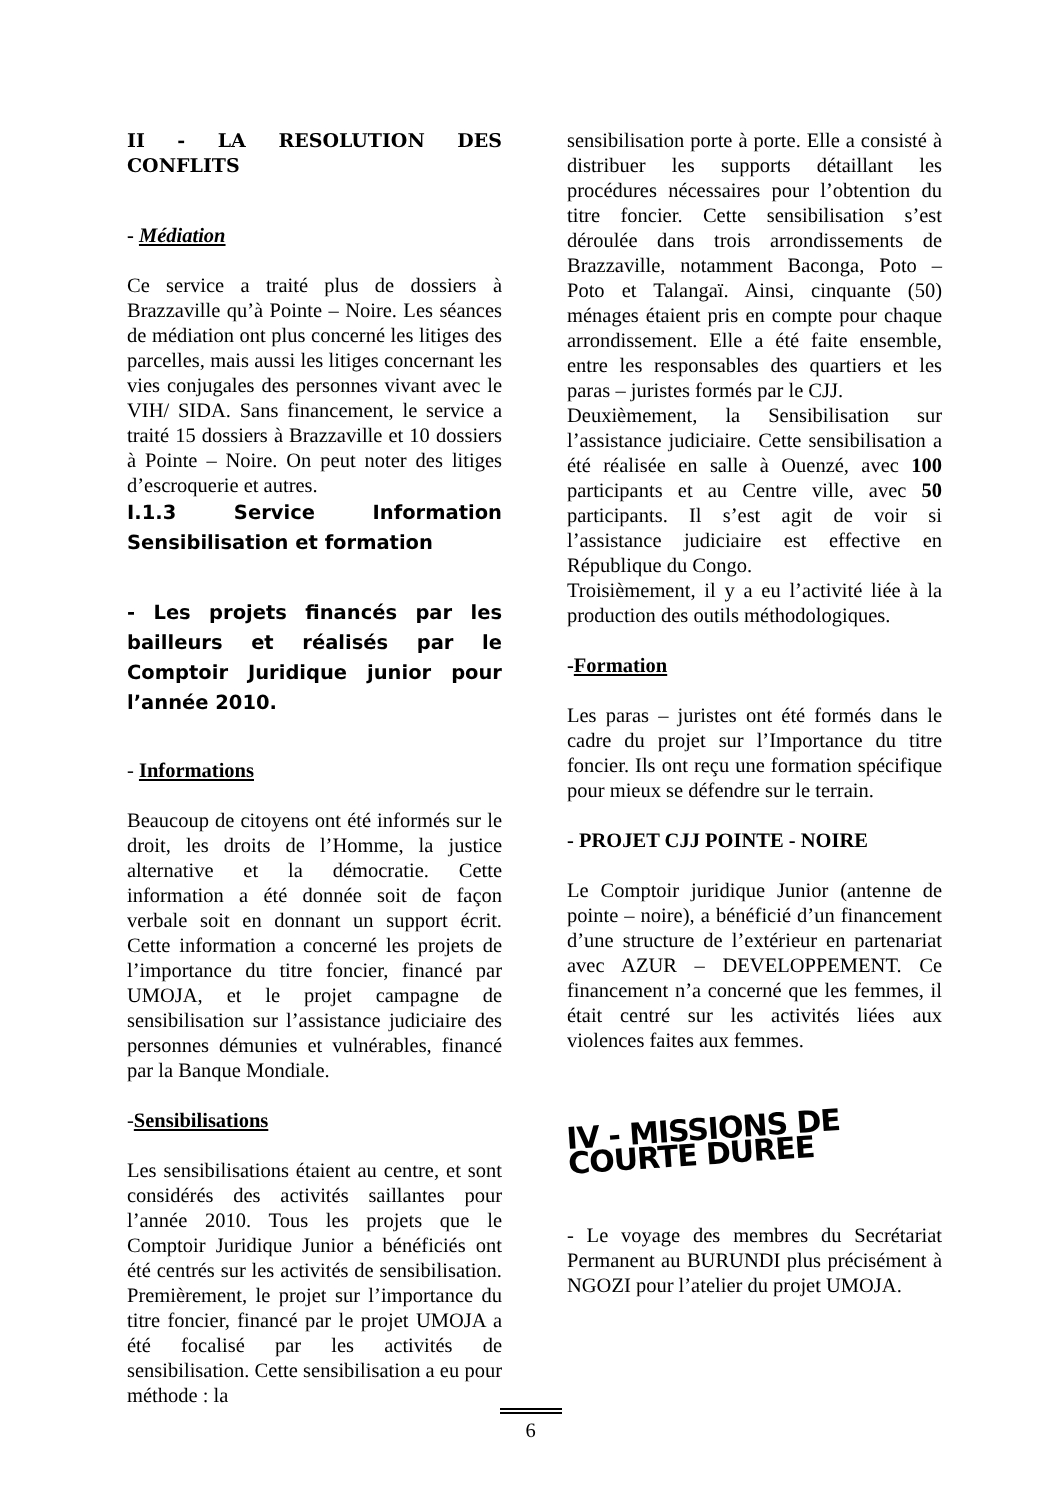II - LA RESOLUTION DES CONFLITS
- Médiation
Ce service a traité plus de dossiers à Brazzaville qu’à Pointe – Noire. Les séances de médiation ont plus concerné les litiges des parcelles, mais aussi les litiges concernant les vies conjugales des personnes vivant avec le VIH/ SIDA. Sans financement, le service a traité 15 dossiers à Brazzaville et 10 dossiers à Pointe – Noire. On peut noter des litiges d’escroquerie et autres.
I.1.3 Service Information Sensibilisation et formation
- Les projets financés par les bailleurs et réalisés par le Comptoir Juridique junior pour l’année 2010.
- Informations
Beaucoup de citoyens ont été informés sur le droit, les droits de l’Homme, la justice alternative et la démocratie. Cette information a été donnée soit de façon verbale soit en donnant un support écrit. Cette information a concerné les projets de l’importance du titre foncier, financé par UMOJA, et le projet campagne de sensibilisation sur l’assistance judiciaire des personnes démunies et vulnérables, financé par la Banque Mondiale.
-Sensibilisations
Les sensibilisations étaient au centre, et sont considérés des activités saillantes pour l’année 2010. Tous les projets que le Comptoir Juridique Junior a bénéficiés ont été centrés sur les activités de sensibilisation. Premièrement, le projet sur l’importance du titre foncier, financé par le projet UMOJA a été focalisé par les activités de sensibilisation. Cette sensibilisation a eu pour méthode : la
sensibilisation porte à porte. Elle a consisté à distribuer les supports détaillant les procédures nécessaires pour l’obtention du titre foncier. Cette sensibilisation s’est déroulée dans trois arrondissements de Brazzaville, notamment Baconga, Poto – Poto et Talangaï. Ainsi, cinquante (50) ménages étaient pris en compte pour chaque arrondissement. Elle a été faite ensemble, entre les responsables des quartiers et les paras – juristes formés par le CJJ.
Deuxièmement, la Sensibilisation sur l’assistance judiciaire. Cette sensibilisation a été réalisée en salle à Ouenzé, avec 100 participants et au Centre ville, avec 50 participants. Il s’est agit de voir si l’assistance judiciaire est effective en République du Congo.
Troisièmement, il y a eu l’activité liée à la production des outils méthodologiques.
-Formation
Les paras – juristes ont été formés dans le cadre du projet sur l’Importance du titre foncier. Ils ont reçu une formation spécifique pour mieux se défendre sur le terrain.
- PROJET CJJ POINTE - NOIRE
Le Comptoir juridique Junior (antenne de pointe – noire), a bénéficié d’un financement d’une structure de l’extérieur en partenariat avec AZUR – DEVELOPPEMENT. Ce financement n’a concerné que les femmes, il était centré sur les activités liées aux violences faites aux femmes.
IV - MISSIONS DE COURTE DUREE
- Le voyage des membres du Secrétariat Permanent au BURUNDI plus précisément à NGOZI pour l’atelier du projet UMOJA.
6